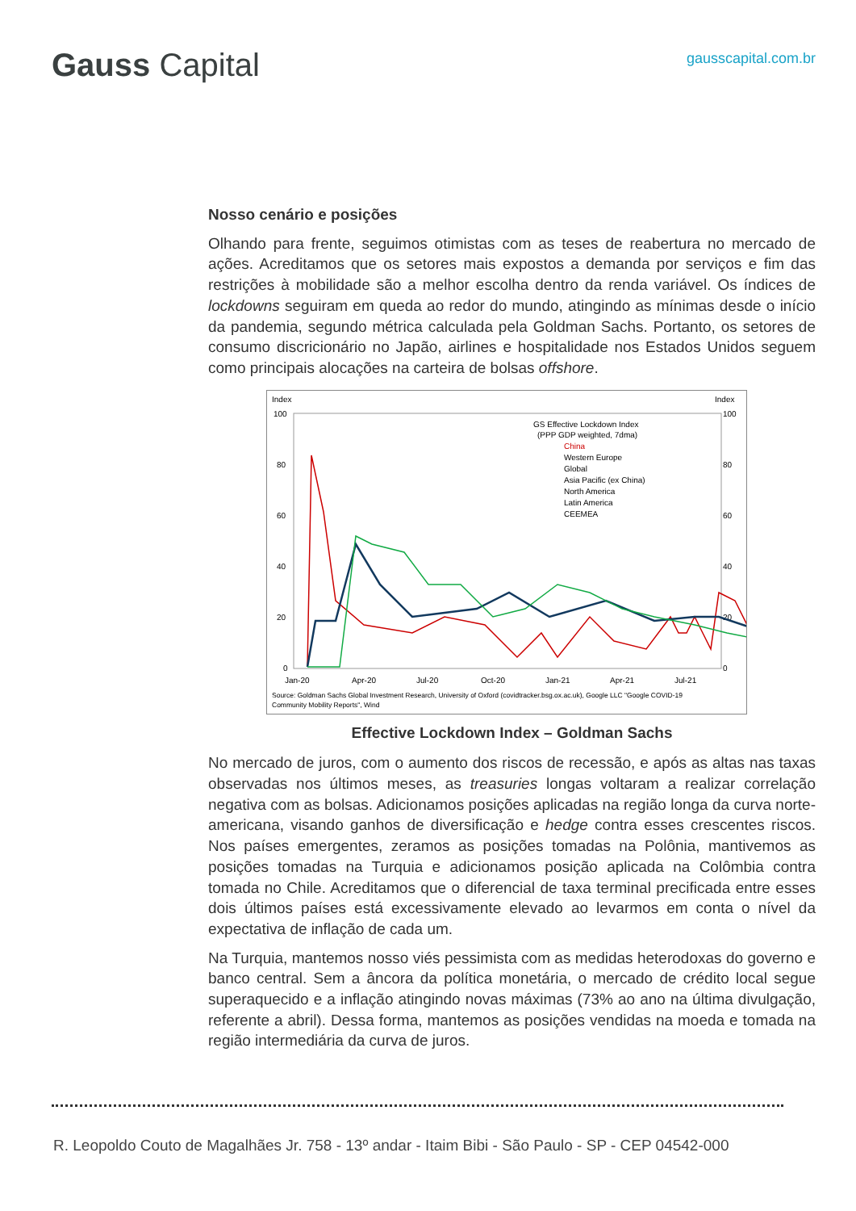Gauss Capital
gausscapital.com.br
Nosso cenário e posições
Olhando para frente, seguimos otimistas com as teses de reabertura no mercado de ações. Acreditamos que os setores mais expostos a demanda por serviços e fim das restrições à mobilidade são a melhor escolha dentro da renda variável. Os índices de lockdowns seguiram em queda ao redor do mundo, atingindo as mínimas desde o início da pandemia, segundo métrica calculada pela Goldman Sachs. Portanto, os setores de consumo discricionário no Japão, airlines e hospitalidade nos Estados Unidos seguem como principais alocações na carteira de bolsas offshore.
Index
Index
100
80
60
40
20
0
100
80
60
40
20
0
GS Effective Lockdown Index
(PPP GDP weighted, 7dma)
China
Western Europe
Global
Asia Pacific (ex China)
North America
Latin America
CEEMEA
Jan-20
Apr-20
Jul-20
Oct-20
Jan-21
Apr-21
Jul-21
Source: Goldman Sachs Global Investment Research, University of Oxford (covidtracker.bsg.ox.ac.uk), Google LLC "Google COVID-19
Community Mobility Reports", Wind
Effective Lockdown Index – Goldman Sachs
No mercado de juros, com o aumento dos riscos de recessão, e após as altas nas taxas observadas nos últimos meses, as treasuries longas voltaram a realizar correlação negativa com as bolsas. Adicionamos posições aplicadas na região longa da curva norte-americana, visando ganhos de diversificação e hedge contra esses crescentes riscos. Nos países emergentes, zeramos as posições tomadas na Polônia, mantivemos as posições tomadas na Turquia e adicionamos posição aplicada na Colômbia contra tomada no Chile. Acreditamos que o diferencial de taxa terminal precificada entre esses dois últimos países está excessivamente elevado ao levarmos em conta o nível da expectativa de inflação de cada um.
Na Turquia, mantemos nosso viés pessimista com as medidas heterodoxas do governo e banco central. Sem a âncora da política monetária, o mercado de crédito local segue superaquecido e a inflação atingindo novas máximas (73% ao ano na última divulgação, referente a abril). Dessa forma, mantemos as posições vendidas na moeda e tomada na região intermediária da curva de juros.
R. Leopoldo Couto de Magalhães Jr. 758 - 13º andar - Itaim Bibi - São Paulo - SP - CEP 04542-000